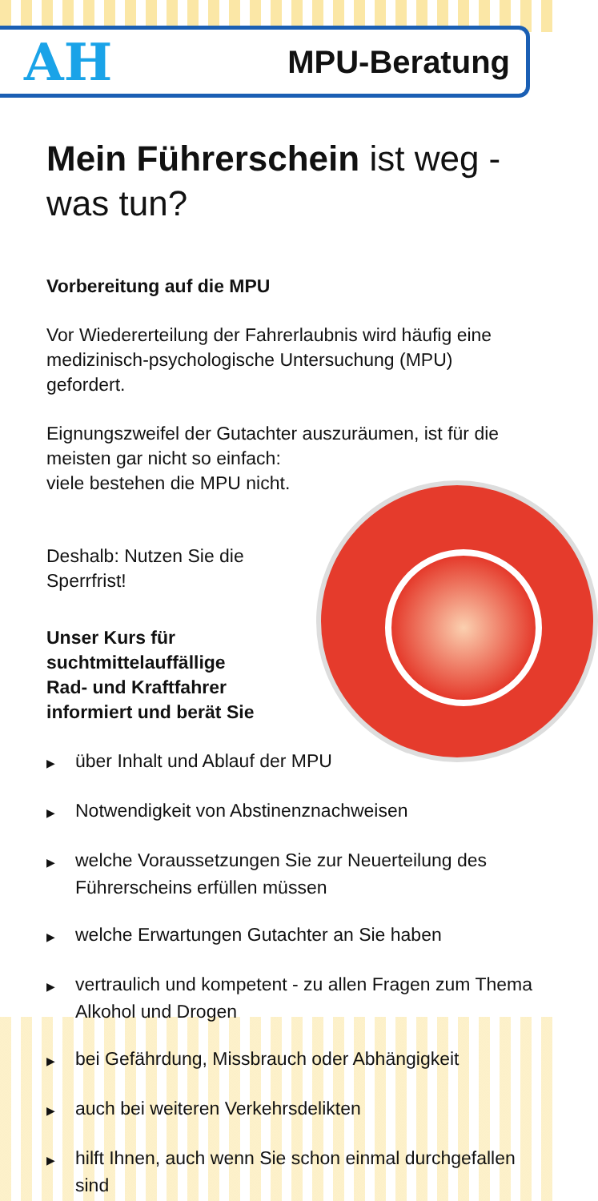AH MPU-Beratung
Mein Führerschein ist weg -
was tun?
Vorbereitung auf die MPU
Vor Wiedererteilung der Fahrerlaubnis wird häufig eine medizinisch-psychologische Untersuchung (MPU) gefordert.
Eignungszweifel der Gutachter auszuräumen, ist für die meisten gar nicht so einfach:
viele bestehen die MPU nicht.
Deshalb: Nutzen Sie die
Sperrfrist!
Unser Kurs für
suchtmittelauffällige
Rad- und Kraftfahrer
informiert und berät Sie
▶ über Inhalt und Ablauf der MPU
▶ Notwendigkeit von Abstinenznachweisen
▶ welche Voraussetzungen Sie zur Neuerteilung des Führerscheins erfüllen müssen
▶ welche Erwartungen Gutachter an Sie haben
▶ vertraulich und kompetent - zu allen Fragen zum Thema Alkohol und Drogen
▶ bei Gefährdung, Missbrauch oder Abhängigkeit
▶ auch bei weiteren Verkehrsdelikten
▶ hilft Ihnen, auch wenn Sie schon einmal durchgefallen sind